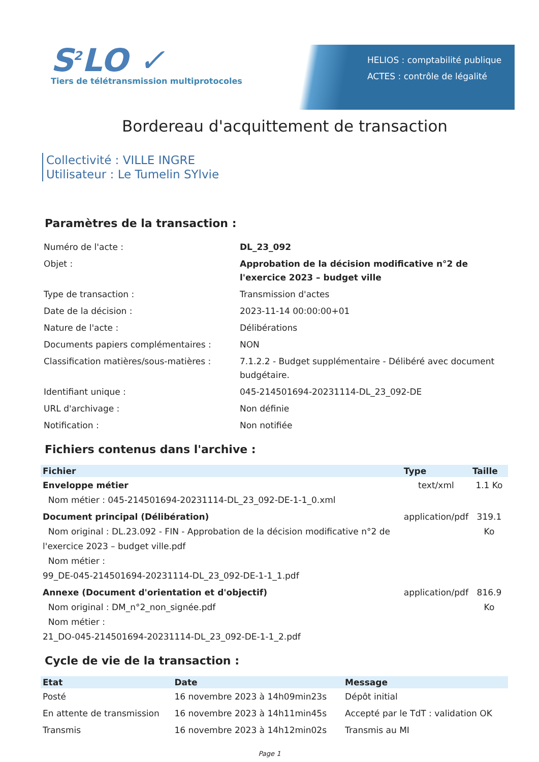S<sup>2</sup>LO ✓
Tiers de télétransmission multiprotocoles
HELIOS : comptabilité publique
ACTES : contrôle de légalité
Bordereau d'acquittement de transaction
Collectivité : VILLE INGRE
Utilisateur : Le Tumelin SYlvie
Paramètres de la transaction :
| Numéro de l'acte : | DL_23_092 |
| Objet : | Approbation de la décision modificative n°2 de l'exercice 2023 – budget ville |
| Type de transaction : | Transmission d'actes |
| Date de la décision : | 2023-11-14 00:00:00+01 |
| Nature de l'acte : | Délibérations |
| Documents papiers complémentaires : | NON |
| Classification matières/sous-matières : | 7.1.2.2 - Budget supplémentaire - Délibéré avec document budgétaire. |
| Identifiant unique : | 045-214501694-20231114-DL_23_092-DE |
| URL d'archivage : | Non définie |
| Notification : | Non notifiée |
Fichiers contenus dans l'archive :
| Fichier | Type | Taille |
| --- | --- | --- |
| Enveloppe métier Nom métier : 045-214501694-20231114-DL_23_092-DE-1-1_0.xml | text/xml | 1.1 Ko |
| Document principal (Délibération) Nom original : DL.23.092 - FIN - Approbation de la décision modificative n°2 de l'exercice 2023 – budget ville.pdf Nom métier : 99_DE-045-214501694-20231114-DL_23_092-DE-1-1_1.pdf | application/pdf | 319.1 Ko |
| Annexe (Document d'orientation et d'objectif) Nom original : DM_n°2_non_signée.pdf Nom métier : 21_DO-045-214501694-20231114-DL_23_092-DE-1-1_2.pdf | application/pdf | 816.9 Ko |
Cycle de vie de la transaction :
| Etat | Date | Message |
| --- | --- | --- |
| Posté | 16 novembre 2023 à 14h09min23s | Dépôt initial |
| En attente de transmission | 16 novembre 2023 à 14h11min45s | Accepté par le TdT : validation OK |
| Transmis | 16 novembre 2023 à 14h12min02s | Transmis au MI |
Page 1